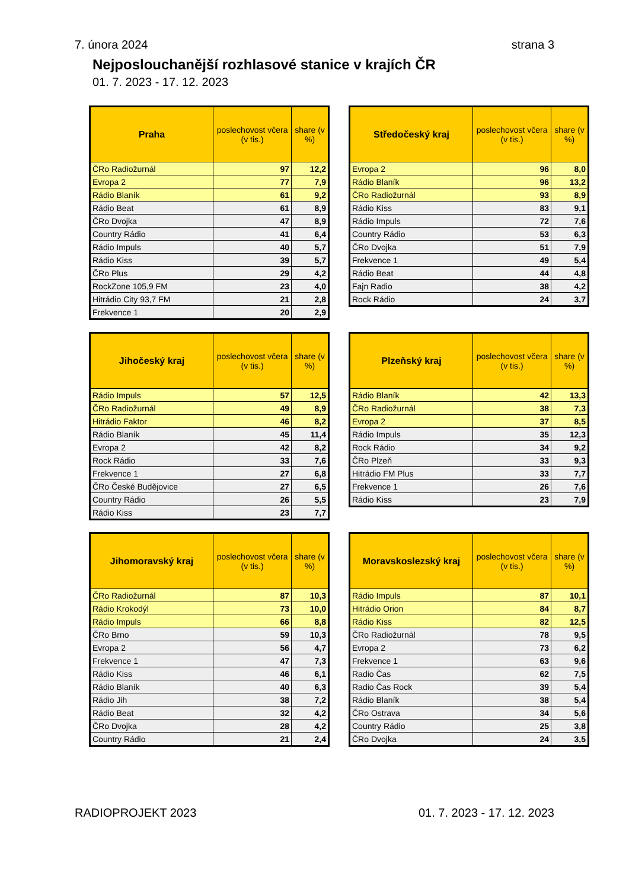7. února 2024 strana 3
Nejposlouchanější rozhlasové stanice v krajích ČR
01. 7. 2023 - 17. 12. 2023
| Praha | poslechovost včera (v tis.) | share (v %) |
| --- | --- | --- |
| ČRo Radiožurnál | 97 | 12,2 |
| Evropa 2 | 77 | 7,9 |
| Rádio Blaník | 61 | 9,2 |
| Rádio Beat | 61 | 8,9 |
| ČRo Dvojka | 47 | 8,9 |
| Country Rádio | 41 | 6,4 |
| Rádio Impuls | 40 | 5,7 |
| Rádio Kiss | 39 | 5,7 |
| ČRo Plus | 29 | 4,2 |
| RockZone 105,9 FM | 23 | 4,0 |
| Hitrádio City 93,7 FM | 21 | 2,8 |
| Frekvence 1 | 20 | 2,9 |
| Středočeský kraj | poslechovost včera (v tis.) | share (v %) |
| --- | --- | --- |
| Evropa 2 | 96 | 8,0 |
| Rádio Blaník | 96 | 13,2 |
| ČRo Radiožurnál | 93 | 8,9 |
| Rádio Kiss | 83 | 9,1 |
| Rádio Impuls | 72 | 7,6 |
| Country Rádio | 53 | 6,3 |
| ČRo Dvojka | 51 | 7,9 |
| Frekvence 1 | 49 | 5,4 |
| Rádio Beat | 44 | 4,8 |
| Fajn Radio | 38 | 4,2 |
| Rock Rádio | 24 | 3,7 |
| Jihočeský kraj | poslechovost včera (v tis.) | share (v %) |
| --- | --- | --- |
| Rádio Impuls | 57 | 12,5 |
| ČRo Radiožurnál | 49 | 8,9 |
| Hitrádio Faktor | 46 | 8,2 |
| Rádio Blaník | 45 | 11,4 |
| Evropa 2 | 42 | 8,2 |
| Rock Rádio | 33 | 7,6 |
| Frekvence 1 | 27 | 6,8 |
| ČRo České Budějovice | 27 | 6,5 |
| Country Rádio | 26 | 5,5 |
| Rádio Kiss | 23 | 7,7 |
| Plzeňský kraj | poslechovost včera (v tis.) | share (v %) |
| --- | --- | --- |
| Rádio Blaník | 42 | 13,3 |
| ČRo Radiožurnál | 38 | 7,3 |
| Evropa 2 | 37 | 8,5 |
| Rádio Impuls | 35 | 12,3 |
| Rock Rádio | 34 | 9,2 |
| ČRo Plzeň | 33 | 9,3 |
| Hitrádio FM Plus | 33 | 7,7 |
| Frekvence 1 | 26 | 7,6 |
| Rádio Kiss | 23 | 7,9 |
| Jihomoravský kraj | poslechovost včera (v tis.) | share (v %) |
| --- | --- | --- |
| ČRo Radiožurnál | 87 | 10,3 |
| Rádio Krokodýl | 73 | 10,0 |
| Rádio Impuls | 66 | 8,8 |
| ČRo Brno | 59 | 10,3 |
| Evropa 2 | 56 | 4,7 |
| Frekvence 1 | 47 | 7,3 |
| Rádio Kiss | 46 | 6,1 |
| Rádio Blaník | 40 | 6,3 |
| Rádio Jih | 38 | 7,2 |
| Rádio Beat | 32 | 4,2 |
| ČRo Dvojka | 28 | 4,2 |
| Country Rádio | 21 | 2,4 |
| Moravskoslezský kraj | poslechovost včera (v tis.) | share (v %) |
| --- | --- | --- |
| Rádio Impuls | 87 | 10,1 |
| Hitrádio Orion | 84 | 8,7 |
| Rádio Kiss | 82 | 12,5 |
| ČRo Radiožurnál | 78 | 9,5 |
| Evropa 2 | 73 | 6,2 |
| Frekvence 1 | 63 | 9,6 |
| Radio Čas | 62 | 7,5 |
| Radio Čas Rock | 39 | 5,4 |
| Rádio Blaník | 38 | 5,4 |
| ČRo Ostrava | 34 | 5,6 |
| Country Rádio | 25 | 3,8 |
| ČRo Dvojka | 24 | 3,5 |
RADIOPROJEKT 2023 01. 7. 2023 - 17. 12. 2023